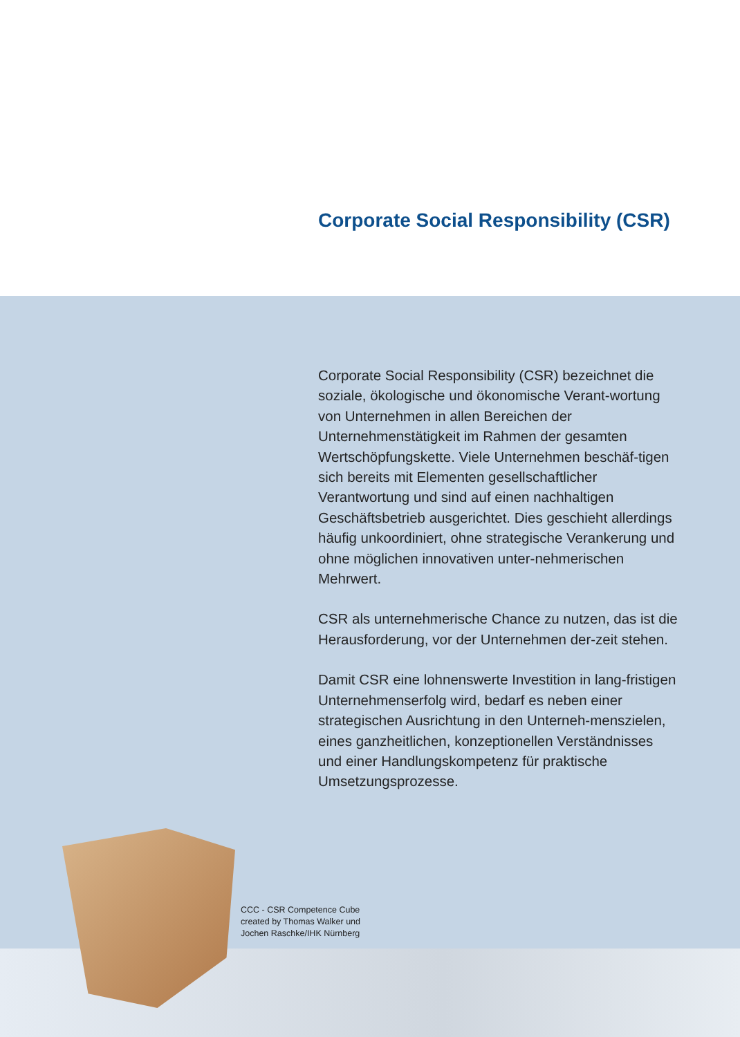Corporate Social Responsibility (CSR)
Corporate Social Responsibility (CSR) bezeichnet die soziale, ökologische und ökonomische Verant-wortung von Unternehmen in allen Bereichen der Unternehmenstätigkeit im Rahmen der gesamten Wertschöpfungskette. Viele Unternehmen beschäf-tigen sich bereits mit Elementen gesellschaftlicher Verantwortung und sind auf einen nachhaltigen Geschäftsbetrieb ausgerichtet. Dies geschieht allerdings häufig unkoordiniert, ohne strategische Verankerung und ohne möglichen innovativen unter-nehmerischen Mehrwert.
CSR als unternehmerische Chance zu nutzen, das ist die Herausforderung, vor der Unternehmen der-zeit stehen.
Damit CSR eine lohnenswerte Investition in lang-fristigen Unternehmenserfolg wird, bedarf es neben einer strategischen Ausrichtung in den Unterneh-menszielen, eines ganzheitlichen, konzeptionellen Verständnisses und einer Handlungskompetenz für praktische Umsetzungsprozesse.
CCC - CSR Competence Cube
created by Thomas Walker und
Jochen Raschke/IHK Nürnberg